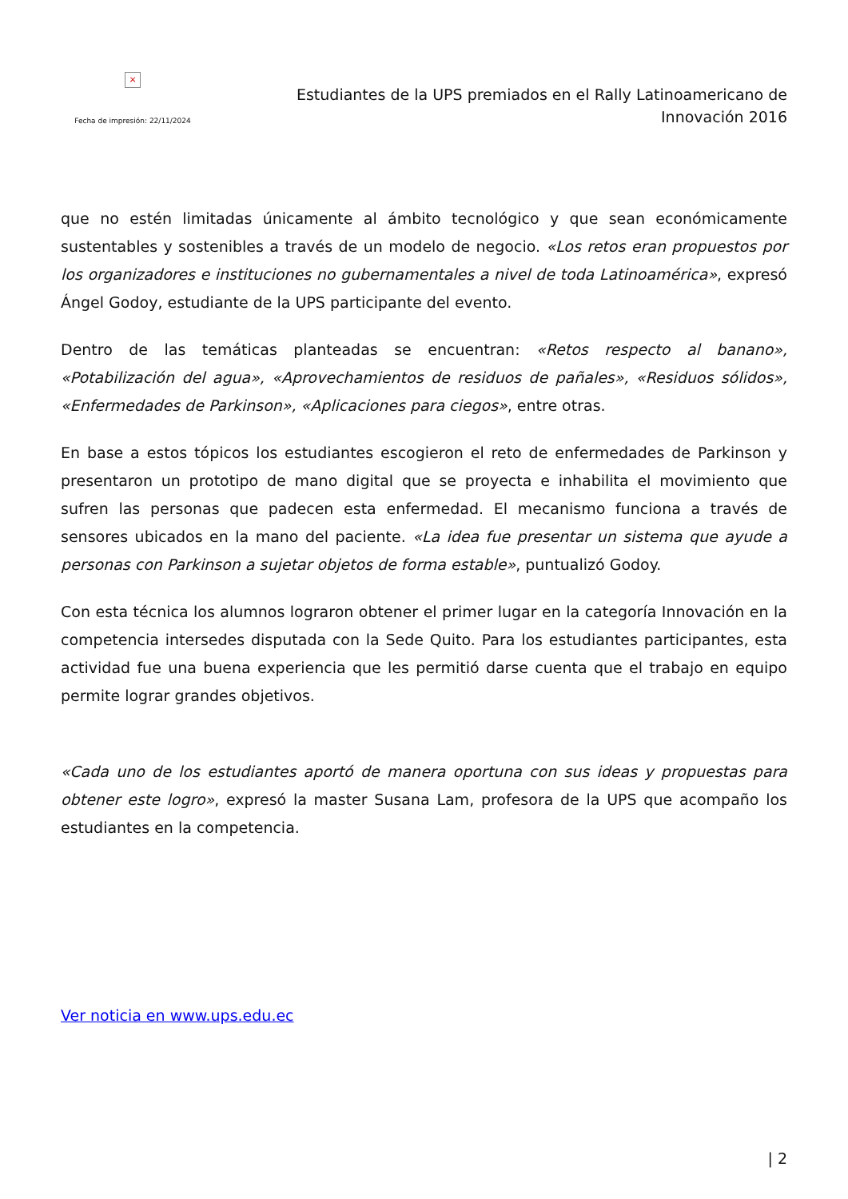×
Fecha de impresión: 22/11/2024
Estudiantes de la UPS premiados en el Rally Latinoamericano de
Innovación 2016
que no estén limitadas únicamente al ámbito tecnológico y que sean económicamente sustentables y sostenibles a través de un modelo de negocio. «Los retos eran propuestos por los organizadores e instituciones no gubernamentales a nivel de toda Latinoamérica», expresó Ángel Godoy, estudiante de la UPS participante del evento.
Dentro de las temáticas planteadas se encuentran: «Retos respecto al banano», «Potabilización del agua», «Aprovechamientos de residuos de pañales», «Residuos sólidos», «Enfermedades de Parkinson», «Aplicaciones para ciegos», entre otras.
En base a estos tópicos los estudiantes escogieron el reto de enfermedades de Parkinson y presentaron un prototipo de mano digital que se proyecta e inhabilita el movimiento que sufren las personas que padecen esta enfermedad. El mecanismo funciona a través de sensores ubicados en la mano del paciente. «La idea fue presentar un sistema que ayude a personas con Parkinson a sujetar objetos de forma estable», puntualizó Godoy.
Con esta técnica los alumnos lograron obtener el primer lugar en la categoría Innovación en la competencia intersedes disputada con la Sede Quito. Para los estudiantes participantes, esta actividad fue una buena experiencia que les permitió darse cuenta que el trabajo en equipo permite lograr grandes objetivos.
«Cada uno de los estudiantes aportó de manera oportuna con sus ideas y propuestas para obtener este logro», expresó la master Susana Lam, profesora de la UPS que acompaño los estudiantes en la competencia.
Ver noticia en www.ups.edu.ec
| 2